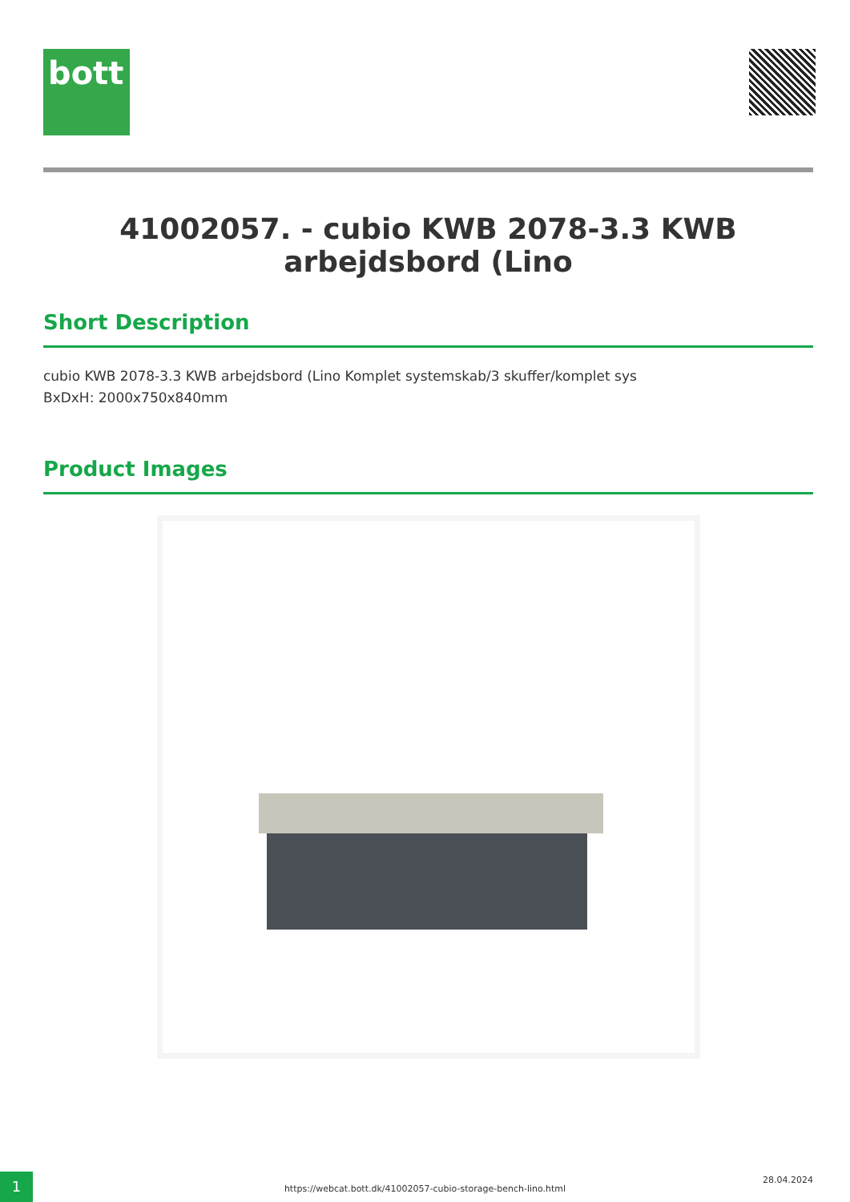bott
41002057. - cubio KWB 2078-3.3 KWB arbejdsbord (Lino
Short Description
cubio KWB 2078-3.3 KWB arbejdsbord (Lino Komplet systemskab/3 skuffer/komplet sys
BxDxH: 2000x750x840mm
Product Images
1
https://webcat.bott.dk/41002057-cubio-storage-bench-lino.html
28.04.2024